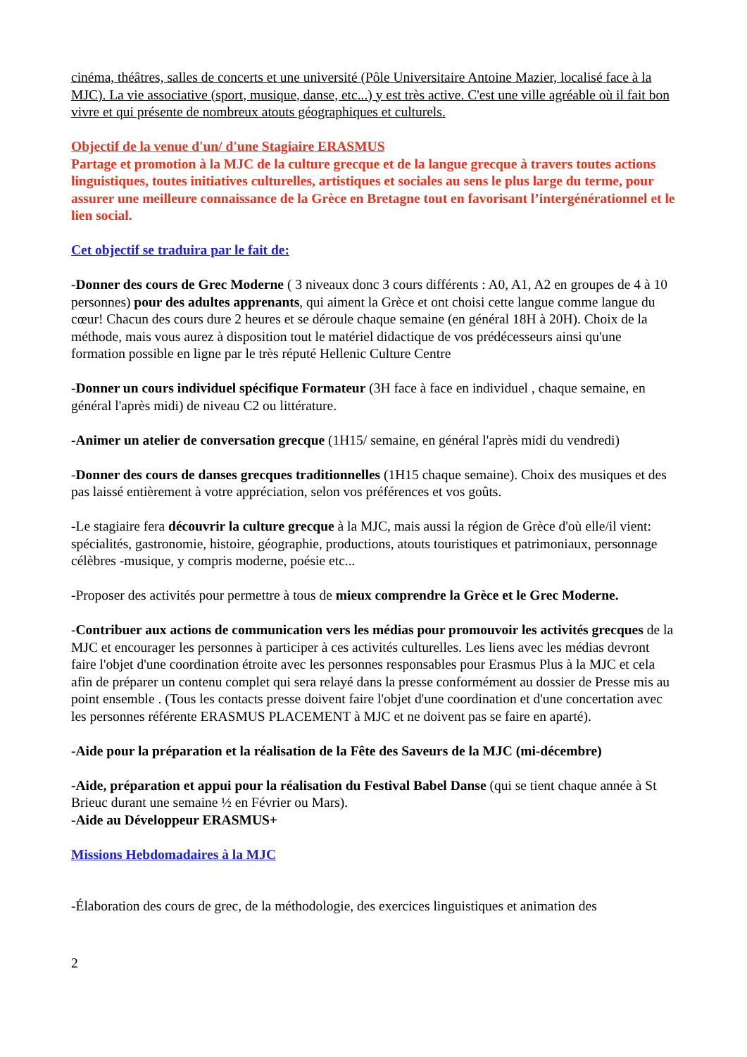cinéma, théâtres, salles de concerts et une université (Pôle Universitaire Antoine Mazier, localisé face à la MJC). La vie associative (sport, musique, danse, etc...) y est très active. C'est une ville agréable où il fait bon vivre et qui présente de nombreux atouts géographiques et culturels.
Objectif de la venue d'un/ d'une Stagiaire ERASMUS
Partage et promotion à la MJC de la culture grecque et de la langue grecque à travers toutes actions linguistiques, toutes initiatives culturelles, artistiques et sociales au sens le plus large du terme, pour assurer une meilleure connaissance de la Grèce en Bretagne tout en favorisant l’intergénérationnel et le lien social.
Cet objectif se traduira par le fait de:
-Donner des cours de Grec Moderne ( 3 niveaux donc 3 cours différents : A0, A1, A2 en groupes de 4 à 10 personnes) pour des adultes apprenants, qui aiment la Grèce et ont choisi cette langue comme langue du cœur! Chacun des cours dure 2 heures et se déroule chaque semaine (en général 18H à 20H). Choix de la méthode, mais vous aurez à disposition tout le matériel didactique de vos prédécesseurs ainsi qu'une formation possible en ligne par le très réputé Hellenic Culture Centre
-Donner un cours individuel spécifique Formateur (3H face à face en individuel , chaque semaine, en général l'après midi) de niveau C2 ou littérature.
-Animer un atelier de conversation grecque (1H15/ semaine, en général l'après midi du vendredi)
-Donner des cours de danses grecques traditionnelles (1H15 chaque semaine). Choix des musiques et des pas laissé entièrement à votre appréciation, selon vos préférences et vos goûts.
-Le stagiaire fera découvrir la culture grecque à la MJC, mais aussi la région de Grèce d'où elle/il vient: spécialités, gastronomie, histoire, géographie, productions, atouts touristiques et patrimoniaux, personnage célèbres -musique, y compris moderne, poésie etc...
-Proposer des activités pour permettre à tous de mieux comprendre la Grèce et le Grec Moderne.
-Contribuer aux actions de communication vers les médias pour promouvoir les activités grecques de la MJC et encourager les personnes à participer à ces activités culturelles. Les liens avec les médias devront faire l'objet d'une coordination étroite avec les personnes responsables pour Erasmus Plus à la MJC et cela afin de préparer un contenu complet qui sera relayé dans la presse conformément au dossier de Presse mis au point ensemble . (Tous les contacts presse doivent faire l'objet d'une coordination et d'une concertation avec les personnes référente ERASMUS PLACEMENT à MJC et ne doivent pas se faire en aparté).
-Aide pour la préparation et la réalisation de la Fête des Saveurs de la MJC (mi-décembre)
-Aide, préparation et appui pour la réalisation du Festival Babel Danse (qui se tient chaque année à St Brieuc durant une semaine ½ en Février ou Mars).
-Aide au Développeur ERASMUS+
Missions Hebdomadaires à la MJC
-Élaboration des cours de grec, de la méthodologie, des exercices linguistiques et animation des
2